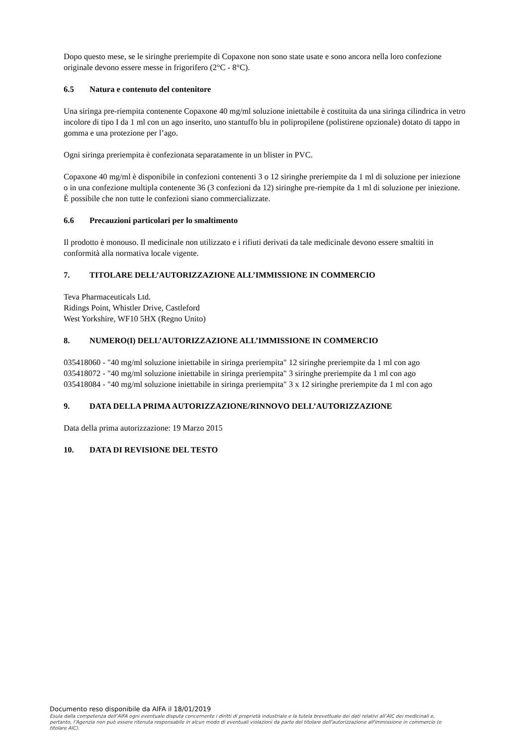Dopo questo mese, se le siringhe preriempite di Copaxone non sono state usate e sono ancora nella loro confezione originale devono essere messe in frigorifero (2°C - 8°C).
6.5 Natura e contenuto del contenitore
Una siringa pre-riempita contenente Copaxone 40 mg/ml soluzione iniettabile è costituita da una siringa cilindrica in vetro incolore di tipo I da 1 ml con un ago inserito, uno stantuffo blu in polipropilene (polistirene opzionale) dotato di tappo in gomma e una protezione per l’ago.
Ogni siringa preriempita è confezionata separatamente in un blister in PVC.
Copaxone 40 mg/ml è disponibile in confezioni contenenti 3 o 12 siringhe preriempite da 1 ml di soluzione per iniezione o in una confezione multipla contenente 36 (3 confezioni da 12) siringhe pre-riempite da 1 ml di soluzione per iniezione.
È possibile che non tutte le confezioni siano commercializzate.
6.6 Precauzioni particolari per lo smaltimento
Il prodotto è monouso. Il medicinale non utilizzato e i rifiuti derivati da tale medicinale devono essere smaltiti in conformità alla normativa locale vigente.
7. TITOLARE DELL’AUTORIZZAZIONE ALL’IMMISSIONE IN COMMERCIO
Teva Pharmaceuticals Ltd.
Ridings Point, Whistler Drive, Castleford
West Yorkshire, WF10 5HX (Regno Unito)
8. NUMERO(I) DELL’AUTORIZZAZIONE ALL’IMMISSIONE IN COMMERCIO
035418060 - "40 mg/ml soluzione iniettabile in siringa preriempita" 12 siringhe preriempite da 1 ml con ago
035418072 - "40 mg/ml soluzione iniettabile in siringa preriempita" 3 siringhe preriempite da 1 ml con ago
035418084 - "40 mg/ml soluzione iniettabile in siringa preriempita" 3 x 12 siringhe preriempite da 1 ml con ago
9. DATA DELLA PRIMA AUTORIZZAZIONE/RINNOVO DELL’AUTORIZZAZIONE
Data della prima autorizzazione: 19 Marzo 2015
10. DATA DI REVISIONE DEL TESTO
Documento reso disponibile da AIFA il 18/01/2019
Esula dalla competenza dell’AIFA ogni eventuale disputa concernente i diritti di proprietà industriale e la tutela brevettuale dei dati relativi all’AIC dei medicinali e, pertanto, l’Agenzia non può essere ritenuta responsabile in alcun modo di eventuali violazioni da parte del titolare dell'autorizzazione all'immissione in commercio (o titolare AIC).